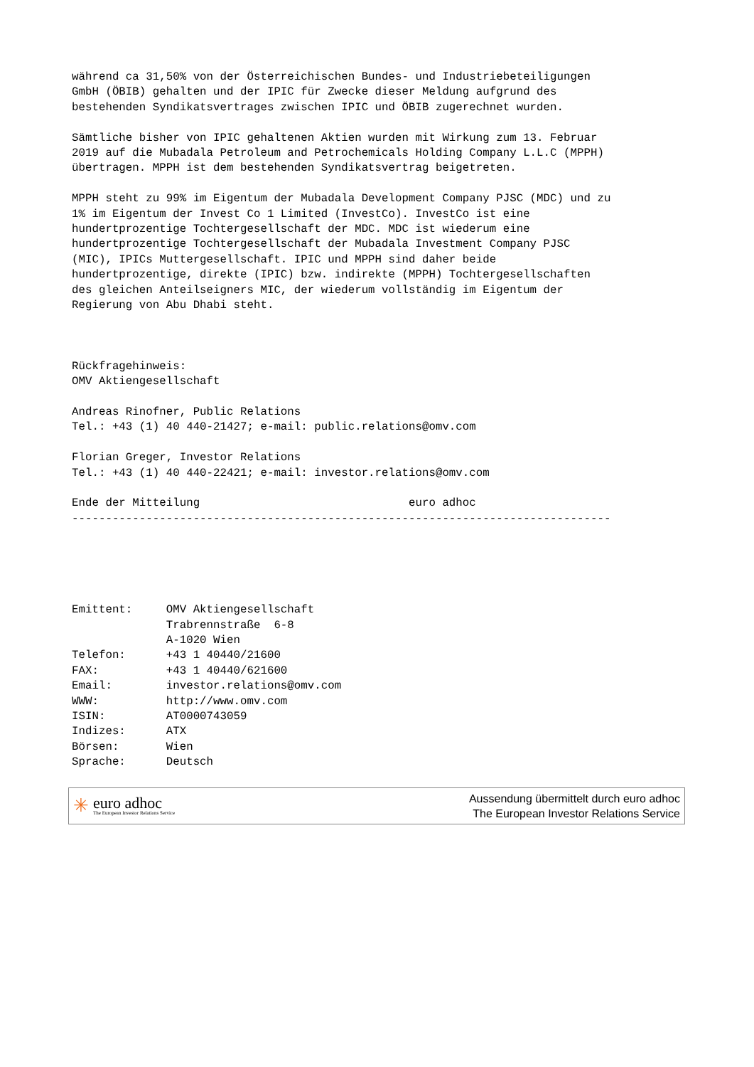während ca 31,50% von der Österreichischen Bundes- und Industriebeteiligungen
GmbH (ÖBIB) gehalten und der IPIC für Zwecke dieser Meldung aufgrund des
bestehenden Syndikatsvertrages zwischen IPIC und ÖBIB zugerechnet wurden.

Sämtliche bisher von IPIC gehaltenen Aktien wurden mit Wirkung zum 13. Februar
2019 auf die Mubadala Petroleum and Petrochemicals Holding Company L.L.C (MPPH)
übertragen. MPPH ist dem bestehenden Syndikatsvertrag beigetreten.

MPPH steht zu 99% im Eigentum der Mubadala Development Company PJSC (MDC) und zu
1% im Eigentum der Invest Co 1 Limited (InvestCo). InvestCo ist eine
hundertprozentige Tochtergesellschaft der MDC. MDC ist wiederum eine
hundertprozentige Tochtergesellschaft der Mubadala Investment Company PJSC
(MIC), IPICs Muttergesellschaft. IPIC und MPPH sind daher beide
hundertprozentige, direkte (IPIC) bzw. indirekte (MPPH) Tochtergesellschaften
des gleichen Anteilseigners MIC, der wiederum vollständig im Eigentum der
Regierung von Abu Dhabi steht.



Rückfragehinweis:
OMV Aktiengesellschaft

Andreas Rinofner, Public Relations
Tel.: +43 (1) 40 440-21427; e-mail: public.relations@omv.com

Florian Greger, Investor Relations
Tel.: +43 (1) 40 440-22421; e-mail: investor.relations@omv.com

Ende der Mitteilung                               euro adhoc
--------------------------------------------------------------------------------





Emittent:     OMV Aktiengesellschaft
              Trabrennstraße  6-8
              A-1020 Wien
Telefon:      +43 1 40440/21600
FAX:          +43 1 40440/621600
Email:        investor.relations@omv.com
WWW:          http://www.omv.com
ISIN:         AT0000743059
Indizes:      ATX
Börsen:       Wien
Sprache:      Deutsch
✳
euro adhoc
The European Investor Relations Service
Aussendung übermittelt durch euro adhoc
The European Investor Relations Service